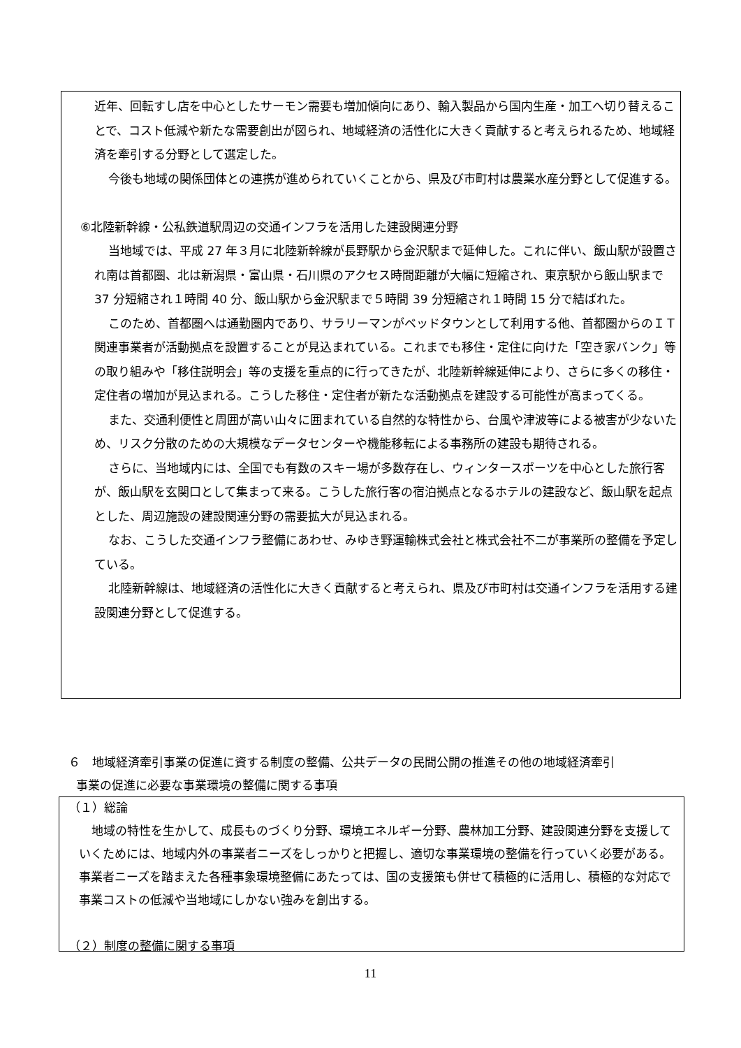近年、回転すし店を中心としたサーモン需要も増加傾向にあり、輸入製品から国内生産・加工へ切り替えることで、コスト低減や新たな需要創出が図られ、地域経済の活性化に大きく貢献すると考えられるため、地域経済を牽引する分野として選定した。
今後も地域の関係団体との連携が進められていくことから、県及び市町村は農業水産分野として促進する。
⑥北陸新幹線・公私鉄道駅周辺の交通インフラを活用した建設関連分野
当地域では、平成 27 年３月に北陸新幹線が長野駅から金沢駅まで延伸した。これに伴い、飯山駅が設置され南は首都圏、北は新潟県・富山県・石川県のアクセス時間距離が大幅に短縮され、東京駅から飯山駅まで 37 分短縮され１時間 40 分、飯山駅から金沢駅まで５時間 39 分短縮され１時間 15 分で結ばれた。
このため、首都圏へは通勤圏内であり、サラリーマンがベッドタウンとして利用する他、首都圏からのＩＴ関連事業者が活動拠点を設置することが見込まれている。これまでも移住・定住に向けた「空き家バンク」等の取り組みや「移住説明会」等の支援を重点的に行ってきたが、北陸新幹線延伸により、さらに多くの移住・定住者の増加が見込まれる。こうした移住・定住者が新たな活動拠点を建設する可能性が高まってくる。
また、交通利便性と周囲が高い山々に囲まれている自然的な特性から、台風や津波等による被害が少ないため、リスク分散のための大規模なデータセンターや機能移転による事務所の建設も期待される。
さらに、当地域内には、全国でも有数のスキー場が多数存在し、ウィンタースポーツを中心とした旅行客が、飯山駅を玄関口として集まって来る。こうした旅行客の宿泊拠点となるホテルの建設など、飯山駅を起点とした、周辺施設の建設関連分野の需要拡大が見込まれる。
なお、こうした交通インフラ整備にあわせ、みゆき野運輸株式会社と株式会社不二が事業所の整備を予定している。
北陸新幹線は、地域経済の活性化に大きく貢献すると考えられ、県及び市町村は交通インフラを活用する建設関連分野として促進する。
６　地域経済牽引事業の促進に資する制度の整備、公共データの民間公開の推進その他の地域経済牽引
事業の促進に必要な事業環境の整備に関する事項
（１）総論
地域の特性を生かして、成長ものづくり分野、環境エネルギー分野、農林加工分野、建設関連分野を支援していくためには、地域内外の事業者ニーズをしっかりと把握し、適切な事業環境の整備を行っていく必要がある。事業者ニーズを踏まえた各種事象環境整備にあたっては、国の支援策も併せて積極的に活用し、積極的な対応で事業コストの低減や当地域にしかない強みを創出する。
（２）制度の整備に関する事項
11